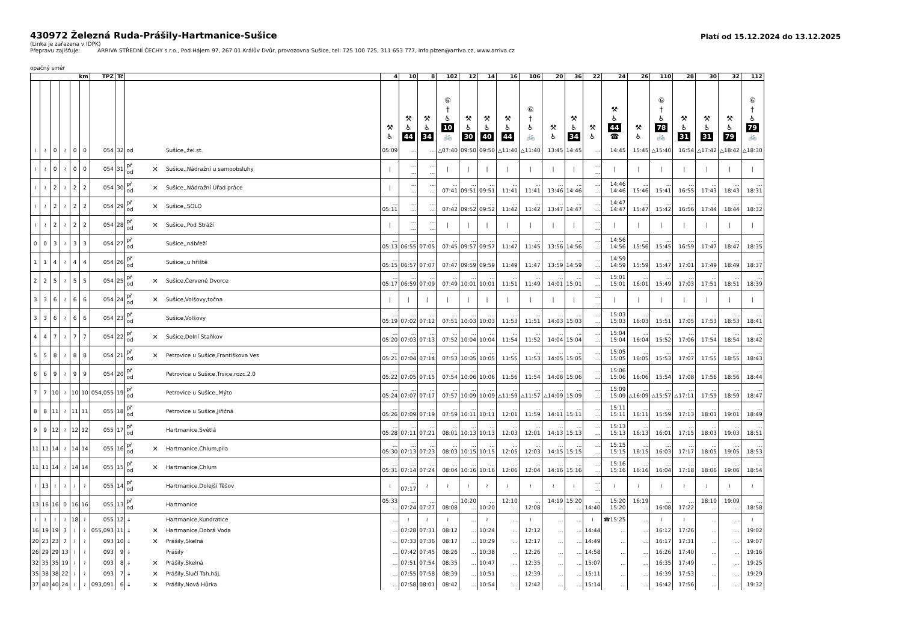430972 Železná Ruda-Prášily-Hartmanice-Sušice
Platí od 15.12.2024 do 13.12.2025
(Linka je zařazena v IDPK)
Přepravu zajišťuje: ARRIVA STŘEDNÍ ČECHY s.r.o., Pod Hájem 97, 267 01 Králův Dvůr, provozovna Sušice, tel: 725 100 725, 311 653 777, info.plzen@arriva.cz, www.arriva.cz
opačný směr
| km | | | | | | TPZ | Tč | | | | 4 | 10 | 8 | 102 | 12 | 14 | 16 | 106 | 20 | 36 | 22 | 24 | 26 | 110 | 28 | 30 | 32 | 112 |
| --- | --- | --- | --- | --- | --- | --- | --- | --- | --- | --- | --- | --- | --- | --- | --- | --- | --- | --- | --- | --- | --- | --- | --- | --- | --- | --- | --- | --- |
| | | | | | | | | | | | ⚒ ♿ | ⚒ ♿ 44 | ⚒ ♿ 34 | ⑥ † ♿ 10 🚲 | ⚒ ♿ 30 | ⚒ ♿ 40 | ⚒ ♿ 44 | ⑥ † ♿ 🚲 | ⚒ ♿ | ⚒ ♿ 34 | ⚒ ♿ | ⚒ ♿ 44 ☎ | ⚒ ♿ | ⑥ † ♿ 78 🚲 | ⚒ ♿ 31 | ⚒ ♿ 31 | ⚒ ♿ 79 | ⑥ † ♿ 79 🚲 |
| ≀ | ≀ | 0 | ≀ | 0 | 0 | 054 | 32 | od | | Sušice,,žel.st. | 05:09 | ... | ... | △07:40 | 09:50 | 09:50 | △11:40 | △11:40 | 13:45 | 14:45 | ... | 14:45 | 15:45 | △15:40 | 16:54 | △17:42 | △18:42 | △18:30 |
| ≀ | ≀ | 0 | ≀ | 0 | 0 | 054 | 31 | př od | ✕ | Sušice,,Nádražní u samoobsluhy | / | ... ... | ... ... | / | / | / | / | / | / | / | ... ... | / | / | / | / | / | / | / |
| ≀ | ≀ | 2 | ≀ | 2 | 2 | 054 | 30 | př od | ✕ | Sušice,,Nádražní Úřad práce | / | ... ... | ... ... | ... 07:41 | ... 09:51 | ... 09:51 | ... 11:41 | ... 11:41 | ... 13:46 | ... 14:46 | ... ... | 14:46 14:46 | ... 15:46 | ... 15:41 | ... 16:55 | ... 17:43 | ... 18:43 | ... 18:31 |
| ≀ | ≀ | 2 | ≀ | 2 | 2 | 054 | 29 | př od | ✕ | Sušice,,SOLO | ... 05:11 | ... ... | ... ... | ... 07:42 | ... 09:52 | ... 09:52 | ... 11:42 | ... 11:42 | ... 13:47 | ... 14:47 | ... ... | 14:47 14:47 | ... 15:47 | ... 15:42 | ... 16:56 | ... 17:44 | ... 18:44 | ... 18:32 |
| ≀ | ≀ | 2 | ≀ | 2 | 2 | 054 | 28 | př od | ✕ | Sušice,,Pod Stráží | / | ... ... | ... ... | / | / | / | / | / | / | / | ... ... | / | / | / | / | / | / | / |
| 0 | 0 | 3 | ≀ | 3 | 3 | 054 | 27 | př od | | Sušice,,nábřeží | ... 05:13 | ... 06:55 | ... 07:05 | ... 07:45 | ... 09:57 | ... 09:57 | ... 11:47 | ... 11:45 | ... 13:56 | ... 14:56 | ... ... | 14:56 14:56 | ... 15:56 | ... 15:45 | ... 16:59 | ... 17:47 | ... 18:47 | ... 18:35 |
| 1 | 1 | 4 | ≀ | 4 | 4 | 054 | 26 | př od | | Sušice,,u hřiště | ... 05:15 | ... 06:57 | ... 07:07 | ... 07:47 | ... 09:59 | ... 09:59 | ... 11:49 | ... 11:47 | ... 13:59 | ... 14:59 | ... ... | 14:59 14:59 | ... 15:59 | ... 15:47 | ... 17:01 | ... 17:49 | ... 18:49 | ... 18:37 |
| 2 | 2 | 5 | ≀ | 5 | 5 | 054 | 25 | př od | ✕ | Sušice,Červené Dvorce | ... 05:17 | ... 06:59 | ... 07:09 | ... 07:49 | ... 10:01 | ... 10:01 | ... 11:51 | ... 11:49 | ... 14:01 | ... 15:01 | ... ... | 15:01 15:01 | ... 16:01 | ... 15:49 | ... 17:03 | ... 17:51 | ... 18:51 | ... 18:39 |
| 3 | 3 | 6 | ≀ | 6 | 6 | 054 | 24 | př od | ✕ | Sušice,Volšovy,točna | / | / | / | / | / | / | / | / | / | / | ... ... | / | / | / | / | / | / | / |
| 3 | 3 | 6 | ≀ | 6 | 6 | 054 | 23 | př od | | Sušice,Volšovy | ... 05:19 | ... 07:02 | ... 07:12 | ... 07:51 | ... 10:03 | ... 10:03 | ... 11:53 | ... 11:51 | ... 14:03 | ... 15:03 | ... ... | 15:03 15:03 | ... 16:03 | ... 15:51 | ... 17:05 | ... 17:53 | ... 18:53 | ... 18:41 |
| 4 | 4 | 7 | ≀ | 7 | 7 | 054 | 22 | př od | ✕ | Sušice,Dolní Staňkov | ... 05:20 | ... 07:03 | ... 07:13 | ... 07:52 | ... 10:04 | ... 10:04 | ... 11:54 | ... 11:52 | ... 14:04 | ... 15:04 | ... ... | 15:04 15:04 | ... 16:04 | ... 15:52 | ... 17:06 | ... 17:54 | ... 18:54 | ... 18:42 |
| 5 | 5 | 8 | ≀ | 8 | 8 | 054 | 21 | př od | ✕ | Petrovice u Sušice,Františkova Ves | ... 05:21 | ... 07:04 | ... 07:14 | ... 07:53 | ... 10:05 | ... 10:05 | ... 11:55 | ... 11:53 | ... 14:05 | ... 15:05 | ... ... | 15:05 15:05 | ... 16:05 | ... 15:53 | ... 17:07 | ... 17:55 | ... 18:55 | ... 18:43 |
| 6 | 6 | 9 | ≀ | 9 | 9 | 054 | 20 | př od | | Petrovice u Sušice,Trsice,rozc.2.0 | ... 05:22 | ... 07:05 | ... 07:15 | ... 07:54 | ... 10:06 | ... 10:06 | ... 11:56 | ... 11:54 | ... 14:06 | ... 15:06 | ... ... | 15:06 15:06 | ... 16:06 | ... 15:54 | ... 17:08 | ... 17:56 | ... 18:56 | ... 18:44 |
| 7 | 7 | 10 | ≀ | 10 | 10 | 054,055 | 19 | př od | | Petrovice u Sušice,,Mýto | ... 05:24 | ... 07:07 | ... 07:17 | ... 07:57 | ... 10:09 | ... 10:09 | ... △11:59 | ... △11:57 | ... △14:09 | ... 15:09 | ... ... | 15:09 15:09 | ... △16:09 | ... △15:57 | ... △17:11 | ... 17:59 | ... 18:59 | ... 18:47 |
| 8 | 8 | 11 | ≀ | 11 | 11 | 055 | 18 | př od | | Petrovice u Sušice,Jiřičná | ... 05:26 | ... 07:09 | ... 07:19 | ... 07:59 | ... 10:11 | ... 10:11 | ... 12:01 | ... 11:59 | ... 14:11 | ... 15:11 | ... ... | 15:11 15:11 | ... 16:11 | ... 15:59 | ... 17:13 | ... 18:01 | ... 19:01 | ... 18:49 |
| 9 | 9 | 12 | ≀ | 12 | 12 | 055 | 17 | př od | | Hartmanice,Světlá | ... 05:28 | ... 07:11 | ... 07:21 | ... 08:01 | ... 10:13 | ... 10:13 | ... 12:03 | ... 12:01 | ... 14:13 | ... 15:13 | ... ... | 15:13 15:13 | ... 16:13 | ... 16:01 | ... 17:15 | ... 18:03 | ... 19:03 | ... 18:51 |
| 11 | 11 | 14 | ≀ | 14 | 14 | 055 | 16 | př od | ✕ | Hartmanice,Chlum,pila | ... 05:30 | ... 07:13 | ... 07:23 | ... 08:03 | ... 10:15 | ... 10:15 | ... 12:05 | ... 12:03 | ... 14:15 | ... 15:15 | ... ... | 15:15 15:15 | ... 16:15 | ... 16:03 | ... 17:17 | ... 18:05 | ... 19:05 | ... 18:53 |
| 11 | 11 | 14 | ≀ | 14 | 14 | 055 | 15 | př od | ✕ | Hartmanice,Chlum | ... 05:31 | ... 07:14 | ... 07:24 | ... 08:04 | ... 10:16 | ... 10:16 | ... 12:06 | ... 12:04 | ... 14:16 | ... 15:16 | ... ... | 15:16 15:16 | ... 16:16 | ... 16:04 | ... 17:18 | ... 18:06 | ... 19:06 | ... 18:54 |
| ≀ | 13 | ≀ | ≀ | ≀ | ≀ | 055 | 14 | př od | | Hartmanice,Dolejší Těšov | ≀ | ... 07:17 | ≀ | ≀ | ≀ | ≀ | ≀ | ≀ | ≀ | ≀ | ... ... | ≀ | ≀ | ≀ | ≀ | ≀ | ≀ | ≀ |
| 13 | 16 | 16 | 0 | 16 | 16 | 055 | 13 | př od | | Hartmanice | 05:33 ... | ... 07:24 | ... 07:27 | ... 08:08 | 10:20 ... | ... 10:20 | 12:10 ... | ... 12:08 | 14:19 ... | 15:20 ... | ... 14:40 | 15:20 15:20 | 16:19 ... | ... 16:08 | ... 17:22 | 18:10 ... | 19:09 ... | ... 18:58 |
| ≀ | ≀ | ≀ | ≀ | 18 | ≀ | 055 | 12 | ↓ | | Hartmanice,Kundratice | ... | ≀ | ≀ | ≀ | ... | ≀ | ... | ≀ | ... | ... | ≀ | ☎15:25 | ... | ≀ | ≀ | ... | ... | ≀ |
| 16 | 19 | 19 | 3 | ≀ | ≀ | 055,093 | 11 | ↓ | ✕ | Hartmanice,Dobrá Voda | ... | 07:28 | 07:31 | 08:12 | ... | 10:24 | ... | 12:12 | ... | ... | 14:44 | ... | ... | 16:12 | 17:26 | ... | ... | 19:02 |
| 20 | 23 | 23 | 7 | ≀ | ≀ | 093 | 10 | ↓ | ✕ | Prášily,Skelná | ... | 07:33 | 07:36 | 08:17 | ... | 10:29 | ... | 12:17 | ... | ... | 14:49 | ... | ... | 16:17 | 17:31 | ... | ... | 19:07 |
| 26 | 29 | 29 | 13 | ≀ | ≀ | 093 | 9 | ↓ | | Prášily | ... | 07:42 | 07:45 | 08:26 | ... | 10:38 | ... | 12:26 | ... | ... | 14:58 | ... | ... | 16:26 | 17:40 | ... | ... | 19:16 |
| 32 | 35 | 35 | 19 | ≀ | ≀ | 093 | 8 | ↓ | ✕ | Prášily,Skelná | ... | 07:51 | 07:54 | 08:35 | ... | 10:47 | ... | 12:35 | ... | ... | 15:07 | ... | ... | 16:35 | 17:49 | ... | ... | 19:25 |
| 35 | 38 | 38 | 22 | ≀ | ≀ | 093 | 7 | ↓ | ✕ | Prášily,Slučí Tah,háj. | ... | 07:55 | 07:58 | 08:39 | ... | 10:51 | ... | 12:39 | ... | ... | 15:11 | ... | ... | 16:39 | 17:53 | ... | ... | 19:29 |
| 37 | 40 | 40 | 24 | ≀ | ≀ | 093,091 | 6 | ↓ | ✕ | Prášily,Nová Hůrka | ... | 07:58 | 08:01 | 08:42 | ... | 10:54 | ... | 12:42 | ... | ... | 15:14 | ... | ... | 16:42 | 17:56 | ... | ... | 19:32 |